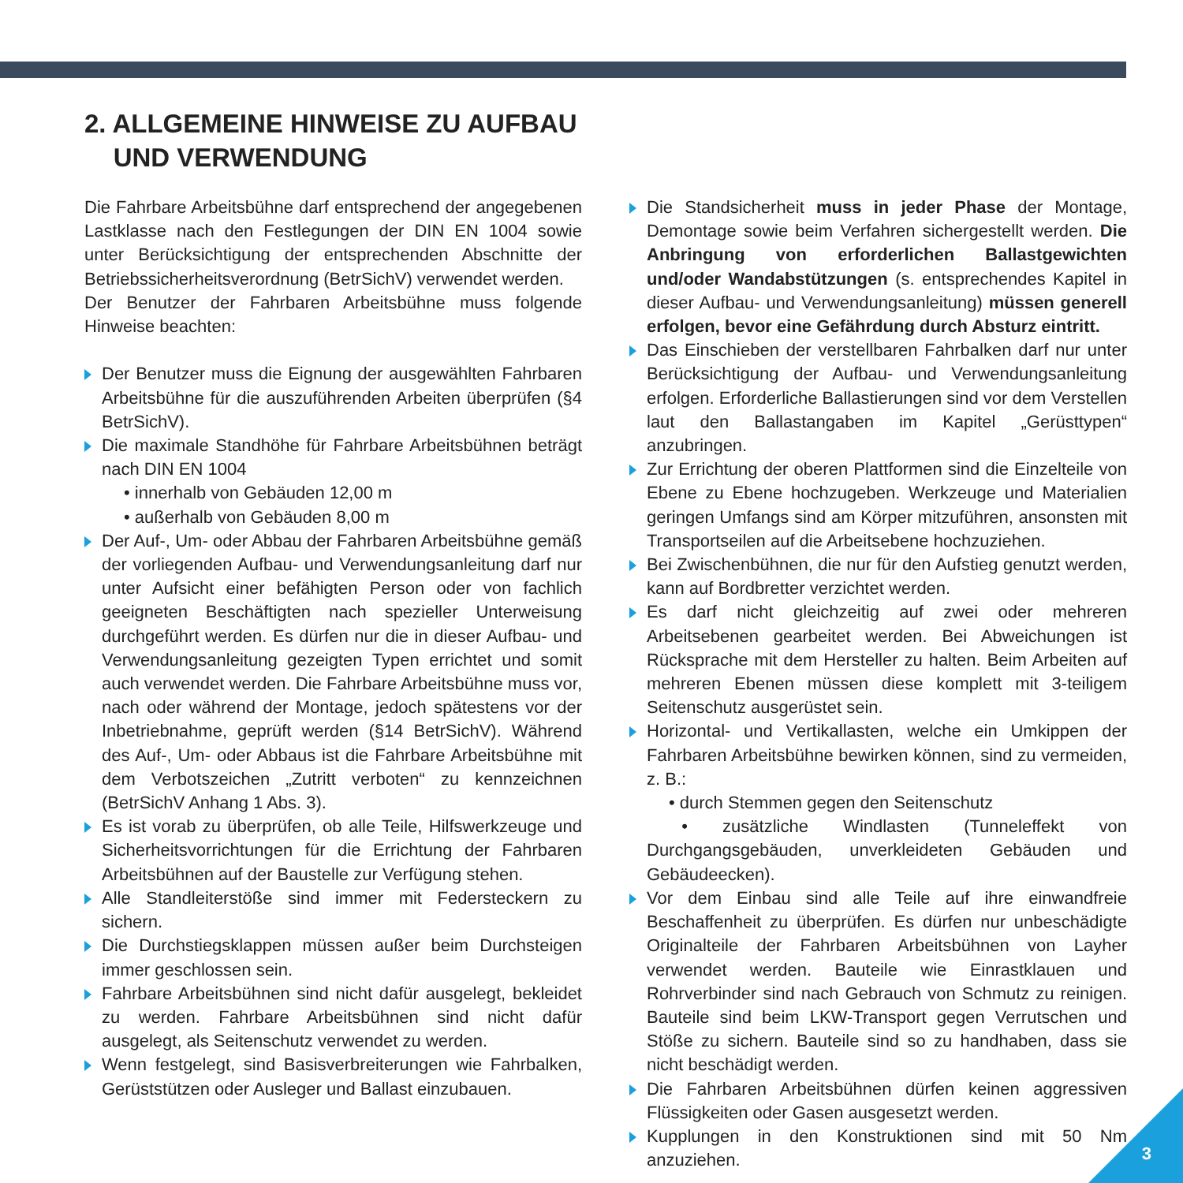2. ALLGEMEINE HINWEISE ZU AUFBAU
UND VERWENDUNG
Die Fahrbare Arbeitsbühne darf entsprechend der angegebenen Lastklasse nach den Festlegungen der DIN EN 1004 sowie unter Berücksichtigung der entsprechenden Abschnitte der Betriebssicherheitsverordnung (BetrSichV) verwendet werden.
Der Benutzer der Fahrbaren Arbeitsbühne muss folgende Hinweise beachten:
Der Benutzer muss die Eignung der ausgewählten Fahrbaren Arbeitsbühne für die auszuführenden Arbeiten überprüfen (§4 BetrSichV).
Die maximale Standhöhe für Fahrbare Arbeitsbühnen beträgt nach DIN EN 1004
• innerhalb von Gebäuden 12,00 m
• außerhalb von Gebäuden 8,00 m
Der Auf-, Um- oder Abbau der Fahrbaren Arbeitsbühne gemäß der vorliegenden Aufbau- und Verwendungsanleitung darf nur unter Aufsicht einer befähigten Person oder von fachlich geeigneten Beschäftigten nach spezieller Unterweisung durchgeführt werden. Es dürfen nur die in dieser Aufbau- und Verwendungsanleitung gezeigten Typen errichtet und somit auch verwendet werden. Die Fahrbare Arbeitsbühne muss vor, nach oder während der Montage, jedoch spätestens vor der Inbetriebnahme, geprüft werden (§14 BetrSichV). Während des Auf-, Um- oder Abbaus ist die Fahrbare Arbeitsbühne mit dem Verbotszeichen „Zutritt verboten“ zu kennzeichnen (BetrSichV Anhang 1 Abs. 3).
Es ist vorab zu überprüfen, ob alle Teile, Hilfswerkzeuge und Sicherheitsvorrichtungen für die Errichtung der Fahrbaren Arbeitsbühnen auf der Baustelle zur Verfügung stehen.
Alle Standleiterstöße sind immer mit Federsteckern zu sichern.
Die Durchstiegsklappen müssen außer beim Durchsteigen immer geschlossen sein.
Fahrbare Arbeitsbühnen sind nicht dafür ausgelegt, bekleidet zu werden. Fahrbare Arbeitsbühnen sind nicht dafür ausgelegt, als Seitenschutz verwendet zu werden.
Wenn festgelegt, sind Basisverbreiterungen wie Fahrbalken, Gerüststützen oder Ausleger und Ballast einzubauen.
Die Standsicherheit muss in jeder Phase der Montage, Demontage sowie beim Verfahren sichergestellt werden. Die Anbringung von erforderlichen Ballastgewichten und/oder Wandabstützungen (s. entsprechendes Kapitel in dieser Aufbau- und Verwendungsanleitung) müssen generell erfolgen, bevor eine Gefährdung durch Absturz eintritt.
Das Einschieben der verstellbaren Fahrbalken darf nur unter Berücksichtigung der Aufbau- und Verwendungsanleitung erfolgen. Erforderliche Ballastierungen sind vor dem Verstellen laut den Ballastangaben im Kapitel „Gerüsttypen“ anzubringen.
Zur Errichtung der oberen Plattformen sind die Einzelteile von Ebene zu Ebene hochzugeben. Werkzeuge und Materialien geringen Umfangs sind am Körper mitzuführen, ansonsten mit Transportseilen auf die Arbeitsebene hochzuziehen.
Bei Zwischenbühnen, die nur für den Aufstieg genutzt werden, kann auf Bordbretter verzichtet werden.
Es darf nicht gleichzeitig auf zwei oder mehreren Arbeitsebenen gearbeitet werden. Bei Abweichungen ist Rücksprache mit dem Hersteller zu halten. Beim Arbeiten auf mehreren Ebenen müssen diese komplett mit 3-teiligem Seitenschutz ausgerüstet sein.
Horizontal- und Vertikallasten, welche ein Umkippen der Fahrbaren Arbeitsbühne bewirken können, sind zu vermeiden, z. B.:
• durch Stemmen gegen den Seitenschutz
• zusätzliche Windlasten (Tunneleffekt von Durchgangsgebäuden, unverkleideten Gebäuden und Gebäudeecken).
Vor dem Einbau sind alle Teile auf ihre einwandfreie Beschaffenheit zu überprüfen. Es dürfen nur unbeschädigte Originalteile der Fahrbaren Arbeitsbühnen von Layher verwendet werden. Bauteile wie Einrastklauen und Rohrverbinder sind nach Gebrauch von Schmutz zu reinigen. Bauteile sind beim LKW-Transport gegen Verrutschen und Stöße zu sichern. Bauteile sind so zu handhaben, dass sie nicht beschädigt werden.
Die Fahrbaren Arbeitsbühnen dürfen keinen aggressiven Flüssigkeiten oder Gasen ausgesetzt werden.
Kupplungen in den Konstruktionen sind mit 50 Nm anzuziehen.
3